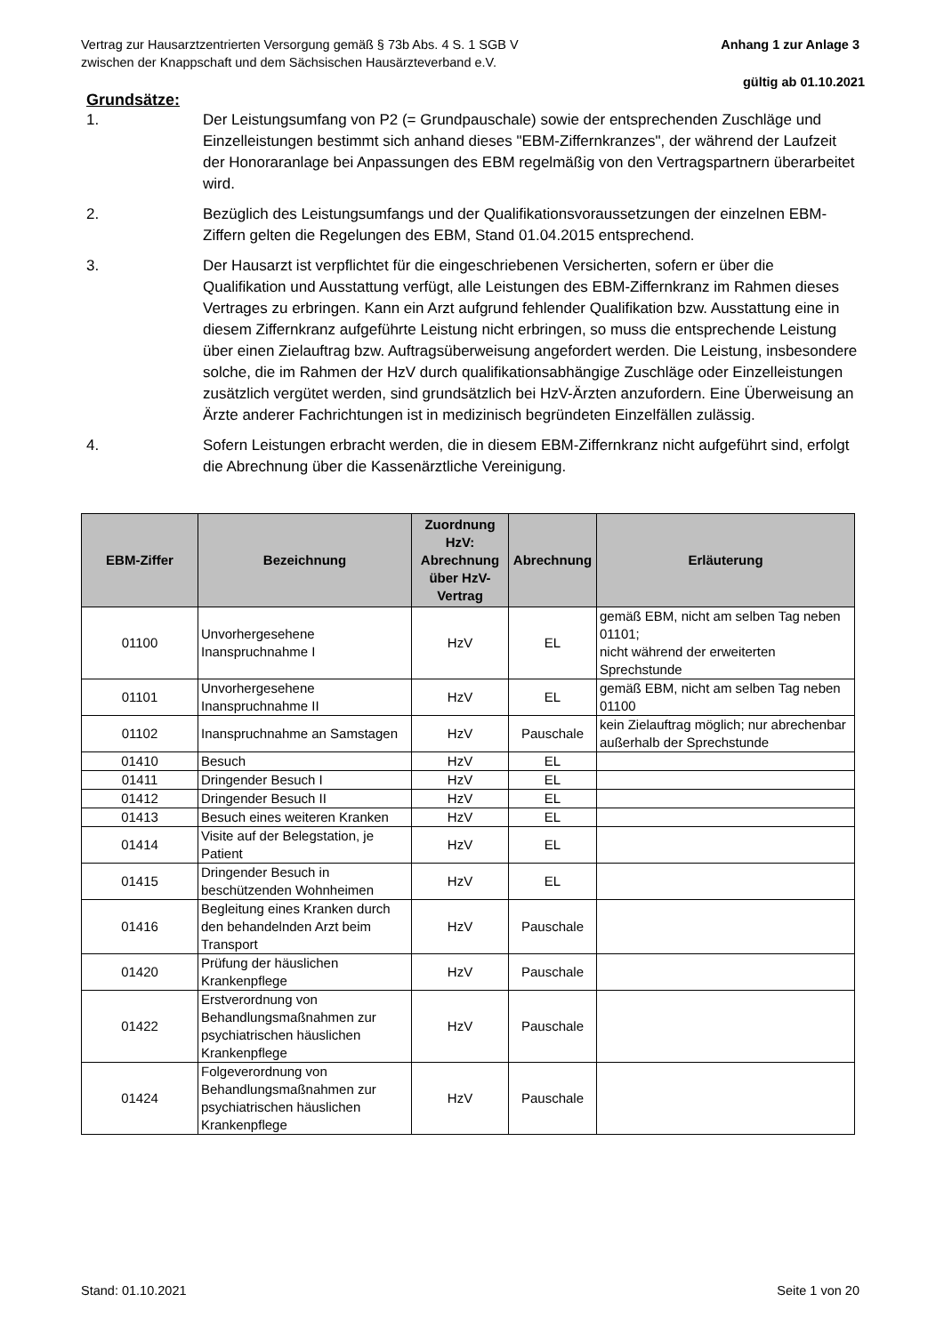Vertrag zur Hausarztzentrierten Versorgung gemäß § 73b Abs. 4 S. 1 SGB V
zwischen der Knappschaft und dem Sächsischen Hausärzteverband e.V.
Anhang 1 zur Anlage 3
gültig ab 01.10.2021
Grundsätze:
1. Der Leistungsumfang von P2 (= Grundpauschale) sowie der entsprechenden Zuschläge und Einzelleistungen bestimmt sich anhand dieses "EBM-Ziffernkranzes", der während der Laufzeit der Honoraranlage bei Anpassungen des EBM regelmäßig von den Vertragspartnern überarbeitet wird.
2. Bezüglich des Leistungsumfangs und der Qualifikationsvoraussetzungen der einzelnen EBM-Ziffern gelten die Regelungen des EBM, Stand 01.04.2015 entsprechend.
3. Der Hausarzt ist verpflichtet für die eingeschriebenen Versicherten, sofern er über die Qualifikation und Ausstattung verfügt, alle Leistungen des EBM-Ziffernkranz im Rahmen dieses Vertrages zu erbringen. Kann ein Arzt aufgrund fehlender Qualifikation bzw. Ausstattung eine in diesem Ziffernkranz aufgeführte Leistung nicht erbringen, so muss die entsprechende Leistung über einen Zielauftrag bzw. Auftragsüberweisung angefordert werden. Die Leistung, insbesondere solche, die im Rahmen der HzV durch qualifikationsabhängige Zuschläge oder Einzelleistungen zusätzlich vergütet werden, sind grundsätzlich bei HzV-Ärzten anzufordern. Eine Überweisung an Ärzte anderer Fachrichtungen ist in medizinisch begründeten Einzelfällen zulässig.
4. Sofern Leistungen erbracht werden, die in diesem EBM-Ziffernkranz nicht aufgeführt sind, erfolgt die Abrechnung über die Kassenärztliche Vereinigung.
| EBM-Ziffer | Bezeichnung | Zuordnung HzV: Abrechnung über HzV-Vertrag | Abrechnung | Erläuterung |
| --- | --- | --- | --- | --- |
| 01100 | Unvorhergesehene Inanspruchnahme I | HzV | EL | gemäß EBM, nicht am selben Tag neben 01101; nicht während der erweiterten Sprechstunde |
| 01101 | Unvorhergesehene Inanspruchnahme II | HzV | EL | gemäß EBM, nicht am selben Tag neben 01100 |
| 01102 | Inanspruchnahme an Samstagen | HzV | Pauschale | kein Zielauftrag möglich; nur abrechenbar außerhalb der Sprechstunde |
| 01410 | Besuch | HzV | EL | |
| 01411 | Dringender Besuch I | HzV | EL | |
| 01412 | Dringender Besuch II | HzV | EL | |
| 01413 | Besuch eines weiteren Kranken | HzV | EL | |
| 01414 | Visite auf der Belegstation, je Patient | HzV | EL | |
| 01415 | Dringender Besuch in beschützenden Wohnheimen | HzV | EL | |
| 01416 | Begleitung eines Kranken durch den behandelnden Arzt beim Transport | HzV | Pauschale | |
| 01420 | Prüfung der häuslichen Krankenpflege | HzV | Pauschale | |
| 01422 | Erstverordnung von Behandlungsmaßnahmen zur psychiatrischen häuslichen Krankenpflege | HzV | Pauschale | |
| 01424 | Folgeverordnung von Behandlungsmaßnahmen zur psychiatrischen häuslichen Krankenpflege | HzV | Pauschale | |
Stand: 01.10.2021 Seite 1 von 20